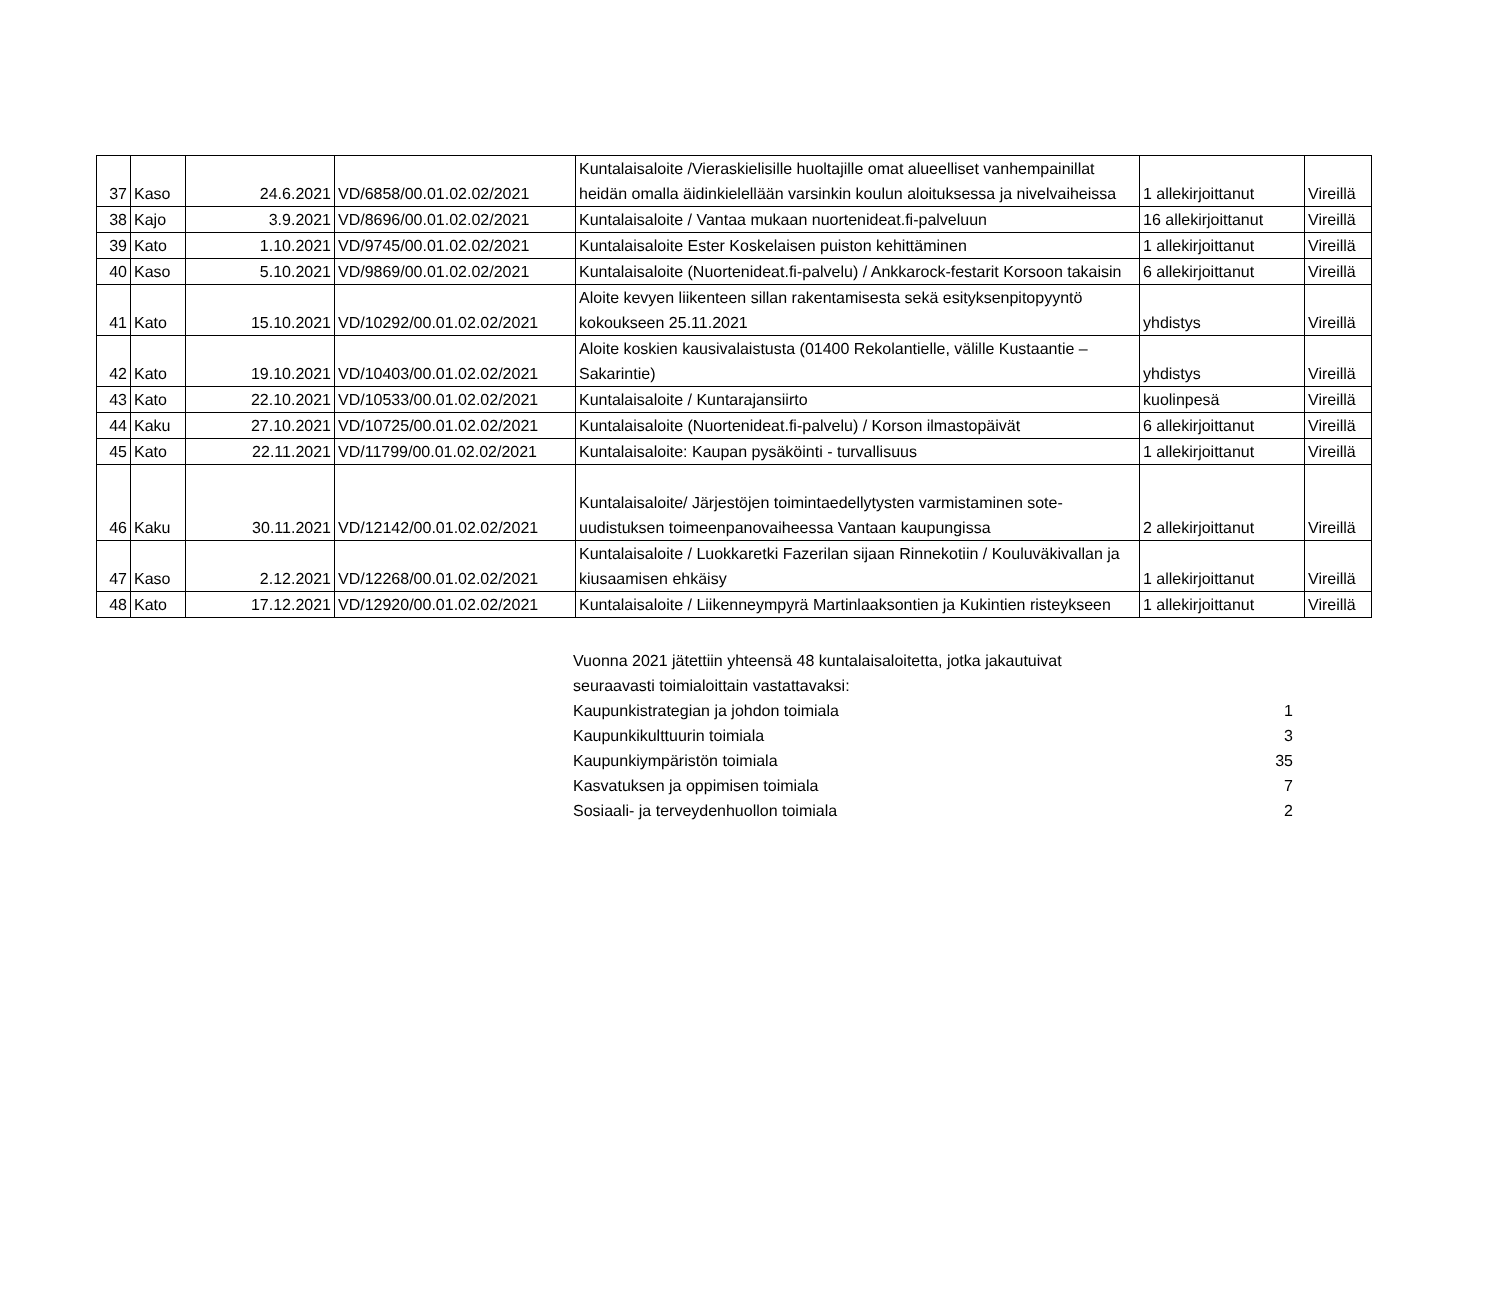| 37 | Kaso | 24.6.2021 | VD/6858/00.01.02.02/2021 | Kuntalaisaloite /Vieraskielisille huoltajille omat alueelliset vanhempainillat heidän omalla äidinkielellään varsinkin koulun aloituksessa ja nivelvaiheissa | 1 allekirjoittanut | Vireillä |
| 38 | Kajo | 3.9.2021 | VD/8696/00.01.02.02/2021 | Kuntalaisaloite / Vantaa mukaan nuortenideat.fi-palveluun | 16 allekirjoittanut | Vireillä |
| 39 | Kato | 1.10.2021 | VD/9745/00.01.02.02/2021 | Kuntalaisaloite Ester Koskelaisen puiston kehittäminen | 1 allekirjoittanut | Vireillä |
| 40 | Kaso | 5.10.2021 | VD/9869/00.01.02.02/2021 | Kuntalaisaloite (Nuortenideat.fi-palvelu) / Ankkarock-festarit Korsoon takaisin | 6 allekirjoittanut | Vireillä |
| 41 | Kato | 15.10.2021 | VD/10292/00.01.02.02/2021 | Aloite kevyen liikenteen sillan rakentamisesta sekä esityksenpitopyyntö kokoukseen 25.11.2021 | yhdistys | Vireillä |
| 42 | Kato | 19.10.2021 | VD/10403/00.01.02.02/2021 | Aloite koskien kausivalaistusta (01400 Rekolantielle, välille Kustaantie – Sakarintie) | yhdistys | Vireillä |
| 43 | Kato | 22.10.2021 | VD/10533/00.01.02.02/2021 | Kuntalaisaloite / Kuntarajansiirto | kuolinpesä | Vireillä |
| 44 | Kaku | 27.10.2021 | VD/10725/00.01.02.02/2021 | Kuntalaisaloite (Nuortenideat.fi-palvelu) / Korson ilmastopäivät | 6 allekirjoittanut | Vireillä |
| 45 | Kato | 22.11.2021 | VD/11799/00.01.02.02/2021 | Kuntalaisaloite: Kaupan pysäköinti - turvallisuus | 1 allekirjoittanut | Vireillä |
| 46 | Kaku | 30.11.2021 | VD/12142/00.01.02.02/2021 | Kuntalaisaloite/ Järjestöjen toimintaedellytysten varmistaminen sote-uudistuksen toimeenpanovaiheessa Vantaan kaupungissa | 2 allekirjoittanut | Vireillä |
| 47 | Kaso | 2.12.2021 | VD/12268/00.01.02.02/2021 | Kuntalaisaloite / Luokkaretki Fazerilan sijaan Rinnekotiin / Kouluväkivallan ja kiusaamisen ehkäisy | 1 allekirjoittanut | Vireillä |
| 48 | Kato | 17.12.2021 | VD/12920/00.01.02.02/2021 | Kuntalaisaloite / Liikenneympyrä Martinlaaksontien ja Kukintien risteykseen | 1 allekirjoittanut | Vireillä |
| Vuonna 2021 jätettiin yhteensä 48 kuntalaisaloitetta, jotka jakautuivat seuraavasti toimialoittain vastattavaksi: | |
| Kaupunkistrategian ja johdon toimiala | 1 |
| Kaupunkikulttuurin toimiala | 3 |
| Kaupunkiympäristön toimiala | 35 |
| Kasvatuksen ja oppimisen toimiala | 7 |
| Sosiaali- ja terveydenhuollon toimiala | 2 |